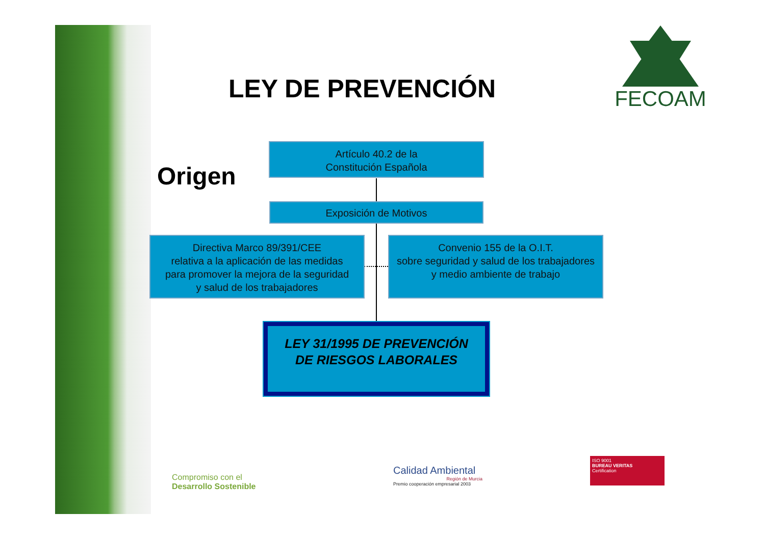FECOAM
LEY DE PREVENCIÓN
Origen
Artículo 40.2 de la
Constitución Española
Exposición de Motivos
Directiva Marco 89/391/CEE
relativa a la aplicación de las medidas
para promover la mejora de la seguridad
y salud de los trabajadores
Convenio 155 de la O.I.T.
sobre seguridad y salud de los trabajadores
y medio ambiente de trabajo
LEY 31/1995 DE PREVENCIÓN
DE RIESGOS LABORALES
Compromiso con el
Desarrollo Sostenible
Calidad Ambiental
Región de Murcia
Premio cooperación empresarial 2003
ISO 9001
BUREAU VERITAS
Certification